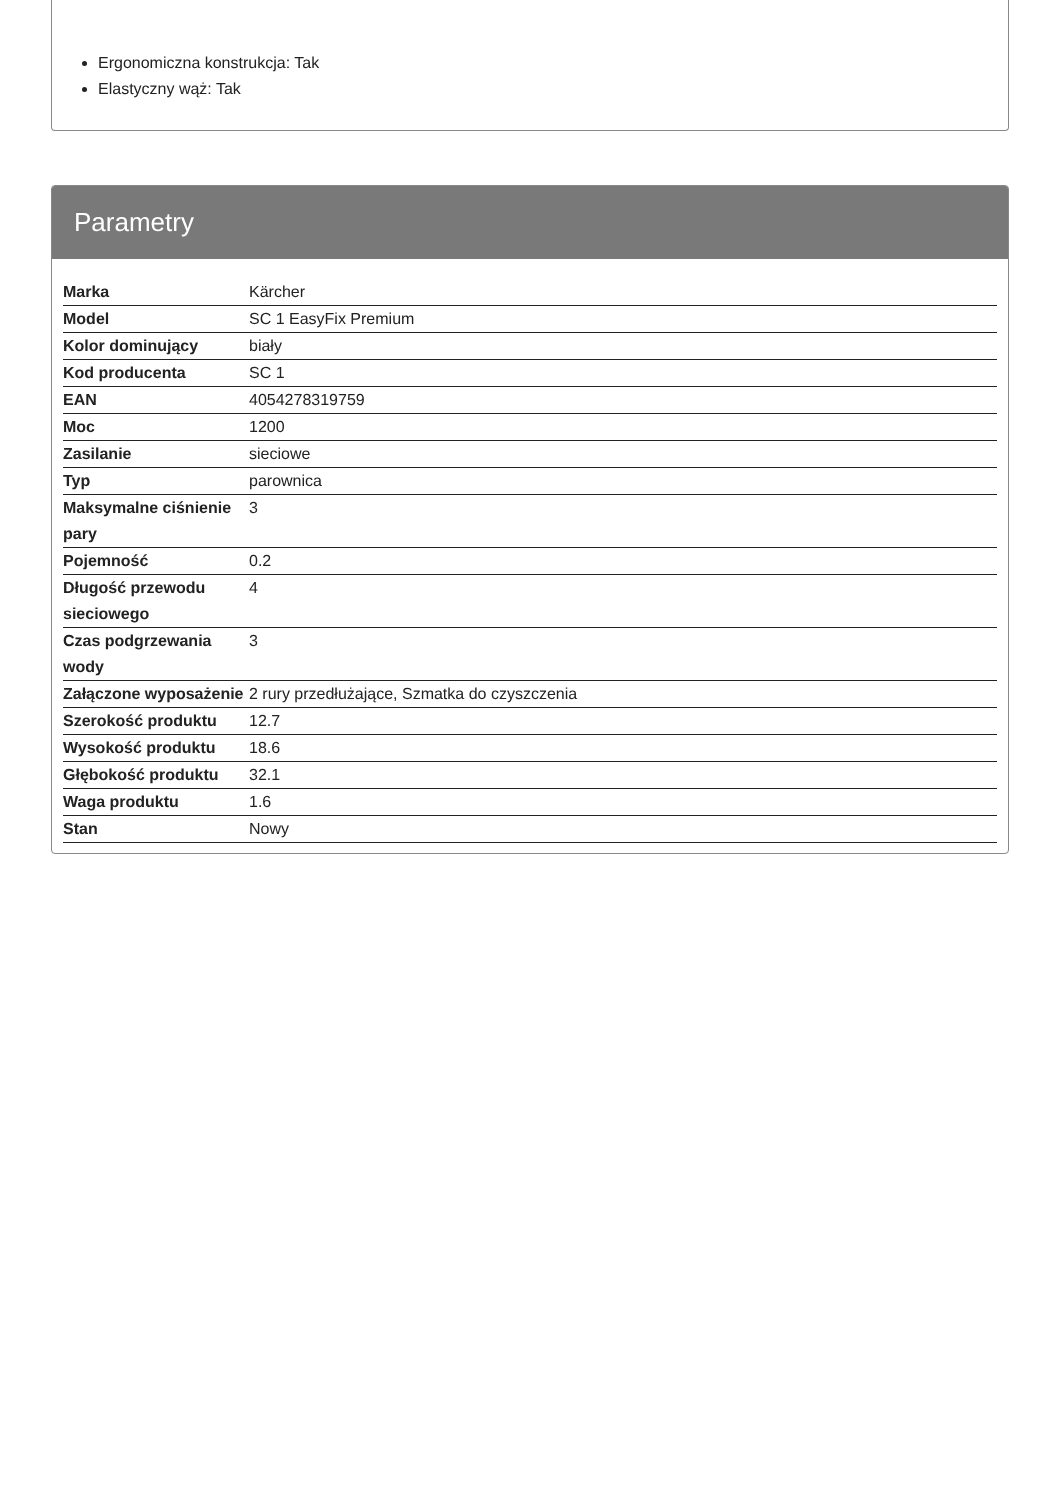Ergonomiczna konstrukcja: Tak
Elastyczny wąż: Tak
Parametry
| Marka | Kärcher |
| Model | SC 1 EasyFix Premium |
| Kolor dominujący | biały |
| Kod producenta | SC 1 |
| EAN | 4054278319759 |
| Moc | 1200 |
| Zasilanie | sieciowe |
| Typ | parownica |
| Maksymalne ciśnienie pary | 3 |
| Pojemność | 0.2 |
| Długość przewodu sieciowego | 4 |
| Czas podgrzewania wody | 3 |
| Załączone wyposażenie | 2 rury przedłużające, Szmatka do czyszczenia |
| Szerokość produktu | 12.7 |
| Wysokość produktu | 18.6 |
| Głębokość produktu | 32.1 |
| Waga produktu | 1.6 |
| Stan | Nowy |